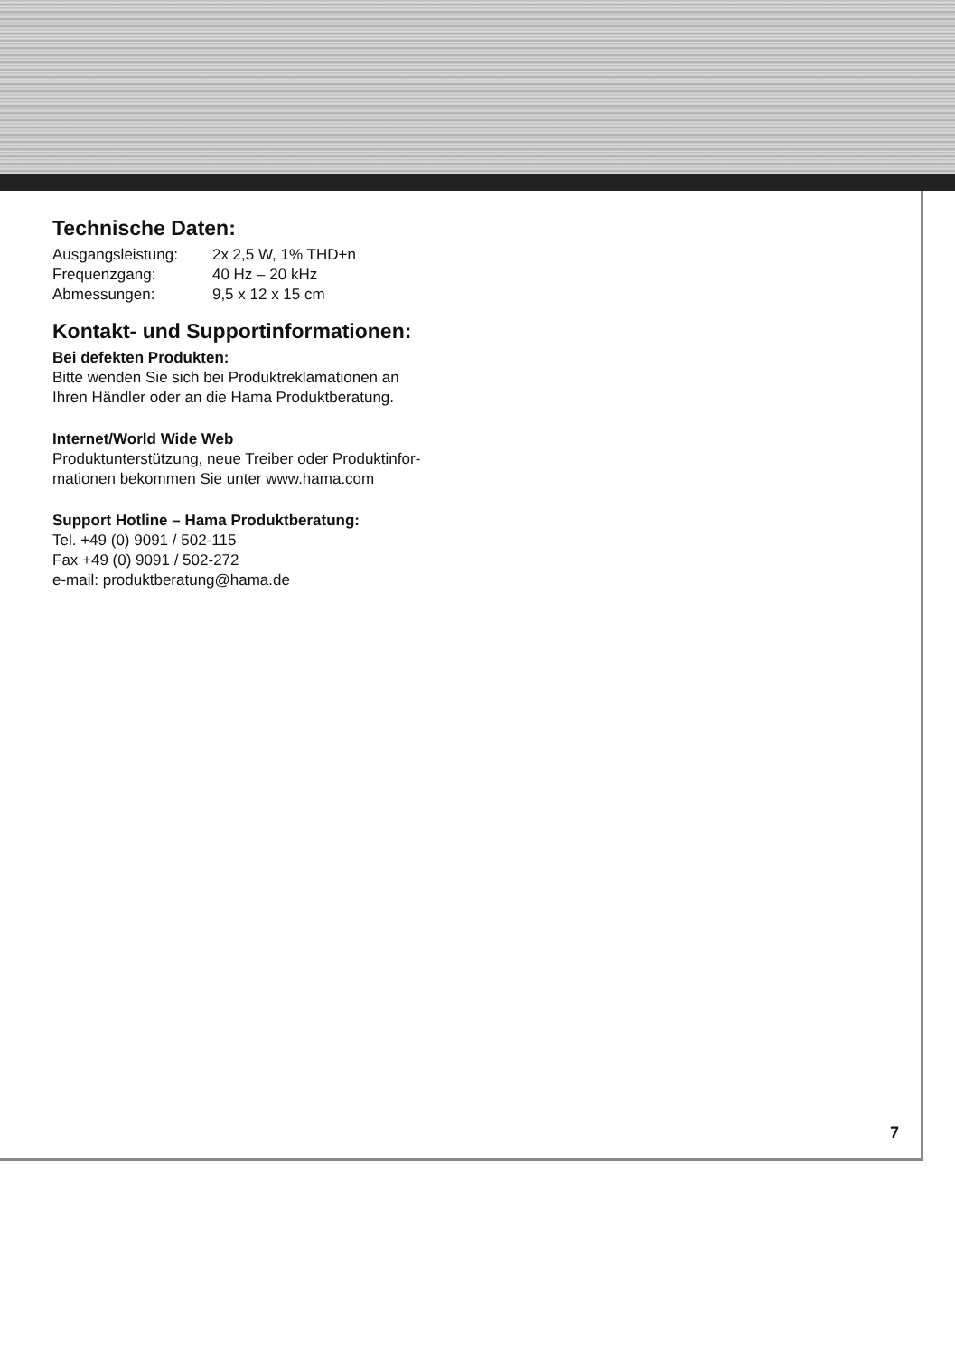Technische Daten:
| Ausgangsleistung: | 2x 2,5 W, 1% THD+n |
| Frequenzgang: | 40 Hz – 20 kHz |
| Abmessungen: | 9,5 x 12 x 15 cm |
Kontakt- und Supportinformationen:
Bei defekten Produkten:
Bitte wenden Sie sich bei Produktreklamationen an
Ihren Händler oder an die Hama Produktberatung.
Internet/World Wide Web
Produktunterstützung, neue Treiber oder Produktinfor-
mationen bekommen Sie unter www.hama.com
Support Hotline – Hama Produktberatung:
Tel. +49 (0) 9091 / 502-115
Fax +49 (0) 9091 / 502-272
e-mail: produktberatung@hama.de
7